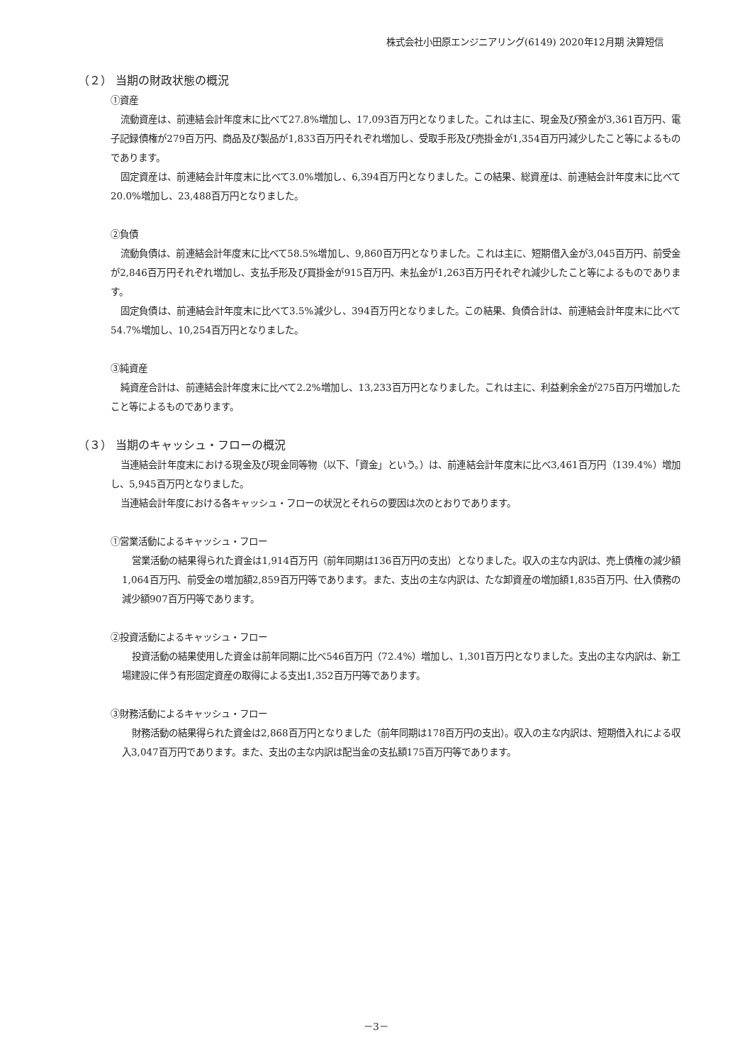株式会社小田原エンジニアリング(6149) 2020年12月期 決算短信
（２） 当期の財政状態の概況
①資産
流動資産は、前連結会計年度末に比べて27.8%増加し、17,093百万円となりました。これは主に、現金及び預金が3,361百万円、電子記録債権が279百万円、商品及び製品が1,833百万円それぞれ増加し、受取手形及び売掛金が1,354百万円減少したこと等によるものであります。
固定資産は、前連結会計年度末に比べて3.0%増加し、6,394百万円となりました。この結果、総資産は、前連結会計年度末に比べて20.0%増加し、23,488百万円となりました。
②負債
流動負債は、前連結会計年度末に比べて58.5%増加し、9,860百万円となりました。これは主に、短期借入金が3,045百万円、前受金が2,846百万円それぞれ増加し、支払手形及び買掛金が915百万円、未払金が1,263百万円それぞれ減少したこと等によるものであります。
固定負債は、前連結会計年度末に比べて3.5%減少し、394百万円となりました。この結果、負債合計は、前連結会計年度末に比べて54.7%増加し、10,254百万円となりました。
③純資産
純資産合計は、前連結会計年度末に比べて2.2%増加し、13,233百万円となりました。これは主に、利益剰余金が275百万円増加したこと等によるものであります。
（３） 当期のキャッシュ・フローの概況
当連結会計年度末における現金及び現金同等物（以下、「資金」という。）は、前連結会計年度末に比べ3,461百万円（139.4%）増加し、5,945百万円となりました。
当連結会計年度における各キャッシュ・フローの状況とそれらの要因は次のとおりであります。
①営業活動によるキャッシュ・フロー
営業活動の結果得られた資金は1,914百万円（前年同期は136百万円の支出）となりました。収入の主な内訳は、売上債権の減少額1,064百万円、前受金の増加額2,859百万円等であります。また、支出の主な内訳は、たな卸資産の増加額1,835百万円、仕入債務の減少額907百万円等であります。
②投資活動によるキャッシュ・フロー
投資活動の結果使用した資金は前年同期に比べ546百万円（72.4%）増加し、1,301百万円となりました。支出の主な内訳は、新工場建設に伴う有形固定資産の取得による支出1,352百万円等であります。
③財務活動によるキャッシュ・フロー
財務活動の結果得られた資金は2,868百万円となりました（前年同期は178百万円の支出）。収入の主な内訳は、短期借入れによる収入3,047百万円であります。また、支出の主な内訳は配当金の支払額175百万円等であります。
－3－